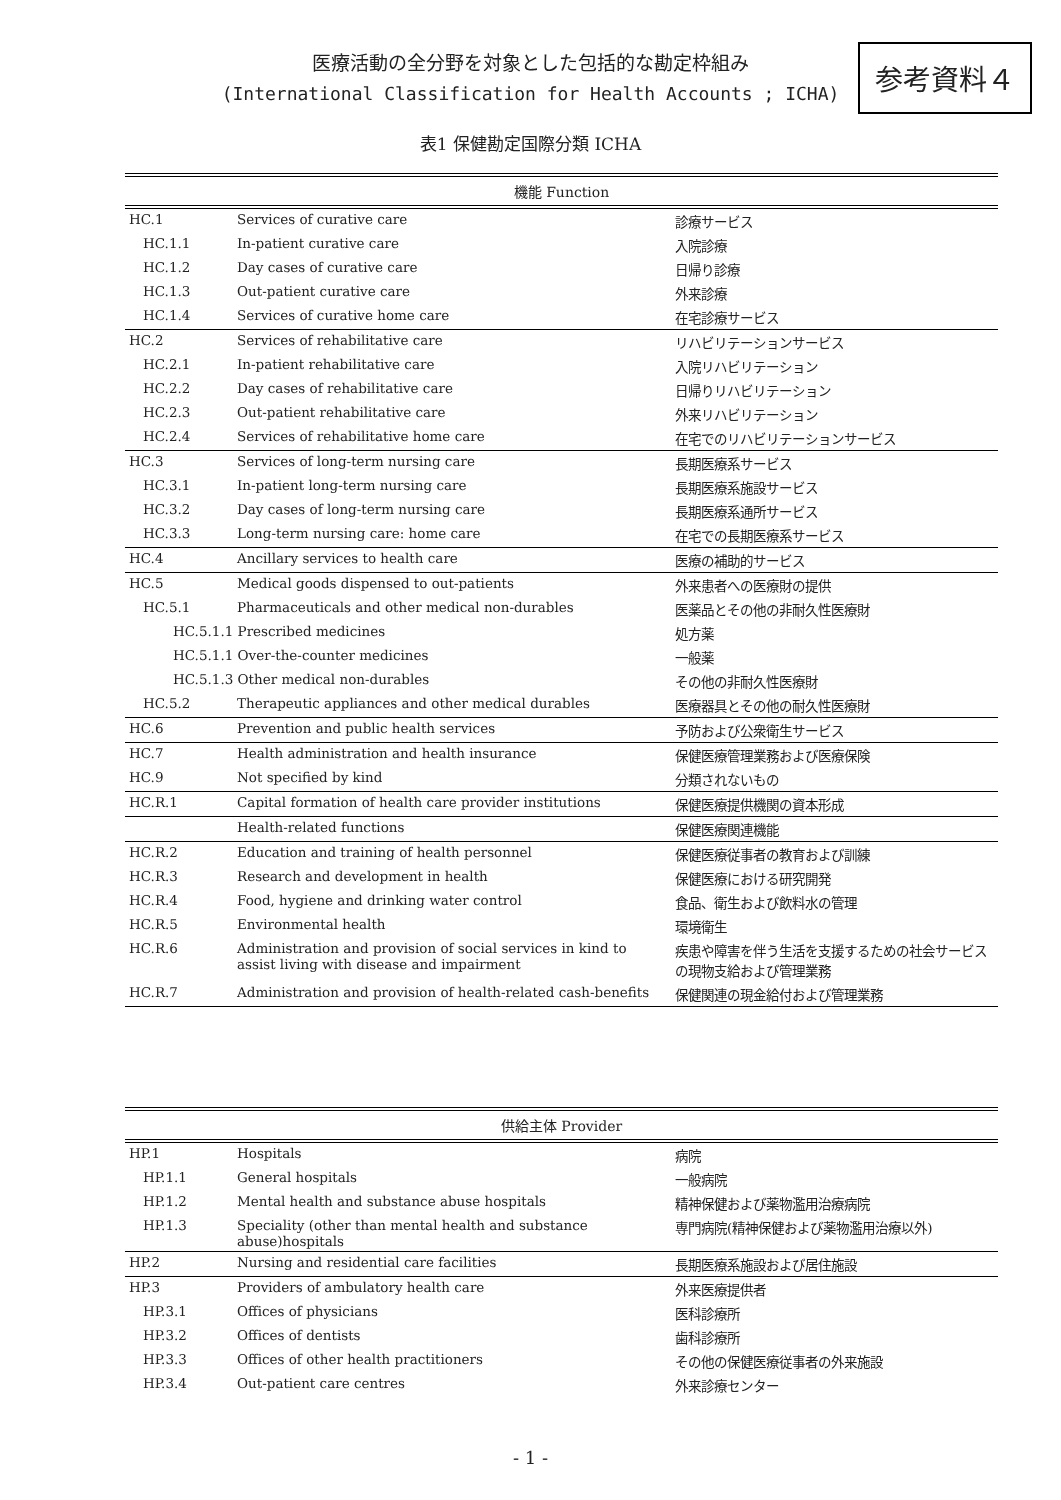医療活動の全分野を対象とした包括的な勘定枠組み
(International Classification for Health Accounts ; ICHA)
参考資料４
表1 保健勘定国際分類 ICHA
| 機能 Function | | |
| --- | --- | --- |
| HC.1 | Services of curative care | 診療サービス |
| HC.1.1 | In-patient curative care | 入院診療 |
| HC.1.2 | Day cases of curative care | 日帰り診療 |
| HC.1.3 | Out-patient curative care | 外来診療 |
| HC.1.4 | Services of curative home care | 在宅診療サービス |
| HC.2 | Services of rehabilitative care | リハビリテーションサービス |
| HC.2.1 | In-patient rehabilitative care | 入院リハビリテーション |
| HC.2.2 | Day cases of rehabilitative care | 日帰りリハビリテーション |
| HC.2.3 | Out-patient rehabilitative care | 外来リハビリテーション |
| HC.2.4 | Services of rehabilitative home care | 在宅でのリハビリテーションサービス |
| HC.3 | Services of long-term nursing care | 長期医療系サービス |
| HC.3.1 | In-patient long-term nursing care | 長期医療系施設サービス |
| HC.3.2 | Day cases of long-term nursing care | 長期医療系通所サービス |
| HC.3.3 | Long-term nursing care: home care | 在宅での長期医療系サービス |
| HC.4 | Ancillary services to health care | 医療の補助的サービス |
| HC.5 | Medical goods dispensed to out-patients | 外来患者への医療財の提供 |
| HC.5.1 | Pharmaceuticals and other medical non-durables | 医薬品とその他の非耐久性医療財 |
| HC.5.1.1 Prescribed medicines | | 処方薬 |
| HC.5.1.1 Over-the-counter medicines | | 一般薬 |
| HC.5.1.3 Other medical non-durables | | その他の非耐久性医療財 |
| HC.5.2 | Therapeutic appliances and other medical durables | 医療器具とその他の耐久性医療財 |
| HC.6 | Prevention and public health services | 予防および公衆衛生サービス |
| HC.7 | Health administration and health insurance | 保健医療管理業務および医療保険 |
| HC.9 | Not specified by kind | 分類されないもの |
| HC.R.1 | Capital formation of health care provider institutions | 保健医療提供機関の資本形成 |
| | Health-related functions | 保健医療関連機能 |
| HC.R.2 | Education and training of health personnel | 保健医療従事者の教育および訓練 |
| HC.R.3 | Research and development in health | 保健医療における研究開発 |
| HC.R.4 | Food, hygiene and drinking water control | 食品、衛生および飲料水の管理 |
| HC.R.5 | Environmental health | 環境衛生 |
| HC.R.6 | Administration and provision of social services in kind to assist living with disease and impairment | 疾患や障害を伴う生活を支援するための社会サービスの現物支給および管理業務 |
| HC.R.7 | Administration and provision of health-related cash-benefits | 保健関連の現金給付および管理業務 |
| 供給主体 Provider | | |
| --- | --- | --- |
| HP.1 | Hospitals | 病院 |
| HP.1.1 | General hospitals | 一般病院 |
| HP.1.2 | Mental health and substance abuse hospitals | 精神保健および薬物濫用治療病院 |
| HP.1.3 | Speciality (other than mental health and substance abuse)hospitals | 専門病院(精神保健および薬物濫用治療以外) |
| HP.2 | Nursing and residential care facilities | 長期医療系施設および居住施設 |
| HP.3 | Providers of ambulatory health care | 外来医療提供者 |
| HP.3.1 | Offices of physicians | 医科診療所 |
| HP.3.2 | Offices of dentists | 歯科診療所 |
| HP.3.3 | Offices of other health practitioners | その他の保健医療従事者の外来施設 |
| HP.3.4 | Out-patient care centres | 外来診療センター |
- 1 -